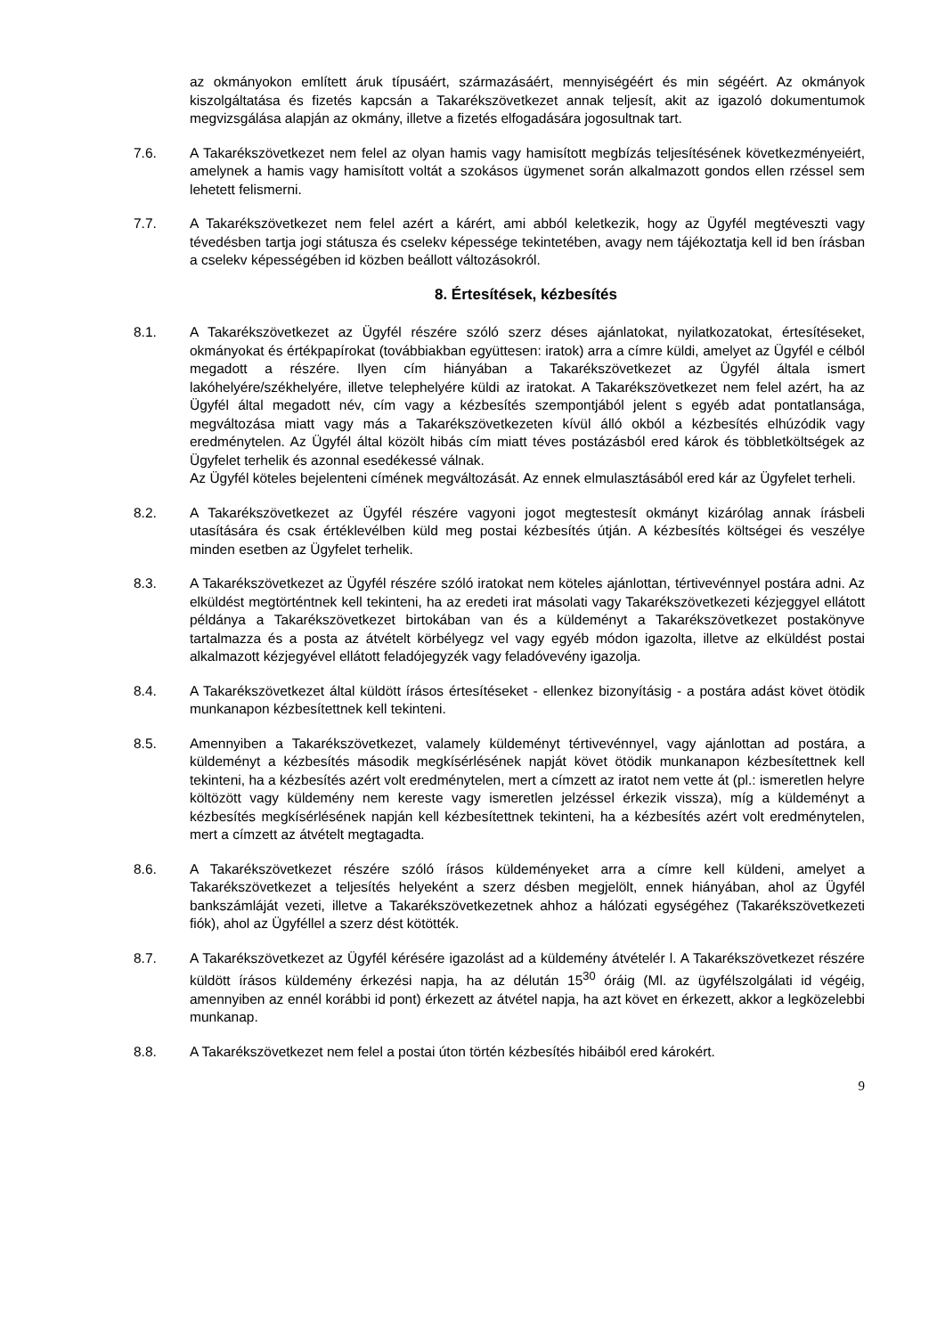az okmányokon említett áruk típusáért, származásáért, mennyiségéért és min ségéért. Az okmányok kiszolgáltatása és fizetés kapcsán a Takarékszövetkezet annak teljesít, akit az igazoló dokumentumok megvizsgálása alapján az okmány, illetve a fizetés elfogadására jogosultnak tart.
7.6. A Takarékszövetkezet nem felel az olyan hamis vagy hamisított megbízás teljesítésének következményeiért, amelynek a hamis vagy hamisított voltát a szokásos ügymenet során alkalmazott gondos ellen rzéssel sem lehetett felismerni.
7.7. A Takarékszövetkezet nem felel azért a kárért, ami abból keletkezik, hogy az Ügyfél megtéveszti vagy tévedésben tartja jogi státusza és cselekv képessége tekintetében, avagy nem tájékoztatja kell id ben írásban a cselekv képességében id közben beállott változásokról.
8. Értesítések, kézbesítés
8.1. A Takarékszövetkezet az Ügyfél részére szóló szerz déses ajánlatokat, nyilatkozatokat, értesítéseket, okmányokat és értékpapírokat (továbbiakban együttesen: iratok) arra a címre küldi, amelyet az Ügyfél e célból megadott a részére. Ilyen cím hiányában a Takarékszövetkezet az Ügyfél általa ismert lakóhelyére/székhelyére, illetve telephelyére küldi az iratokat. A Takarékszövetkezet nem felel azért, ha az Ügyfél által megadott név, cím vagy a kézbesítés szempontjából jelent s egyéb adat pontatlansága, megváltozása miatt vagy más a Takarékszövetkezeten kívül álló okból a kézbesítés elhúzódik vagy eredménytelen. Az Ügyfél által közölt hibás cím miatt téves postázásból ered károk és többletköltségek az Ügyfelet terhelik és azonnal esedékessé válnak.
Az Ügyfél köteles bejelenteni címének megváltozását. Az ennek elmulasztásából ered kár az Ügyfelet terheli.
8.2. A Takarékszövetkezet az Ügyfél részére vagyoni jogot megtestesít okmányt kizárólag annak írásbeli utasítására és csak értéklevélben küld meg postai kézbesítés útján. A kézbesítés költségei és veszélye minden esetben az Ügyfelet terhelik.
8.3. A Takarékszövetkezet az Ügyfél részére szóló iratokat nem köteles ajánlottan, tértivevénnyel postára adni. Az elküldést megtörténtnek kell tekinteni, ha az eredeti irat másolati vagy Takarékszövetkezeti kézjeggyel ellátott példánya a Takarékszövetkezet birtokában van és a küldeményt a Takarékszövetkezet postakönyve tartalmazza és a posta az átvételt körbélyegz vel vagy egyéb módon igazolta, illetve az elküldést postai alkalmazott kézjegyével ellátott feladójegyzék vagy feladóvevény igazolja.
8.4. A Takarékszövetkezet által küldött írásos értesítéseket - ellenkez bizonyításig - a postára adást követ ötödik munkanapon kézbesítettnek kell tekinteni.
8.5. Amennyiben a Takarékszövetkezet, valamely küldeményt tértivevénnyel, vagy ajánlottan ad postára, a küldeményt a kézbesítés második megkísérlésének napját követ ötödik munkanapon kézbesítettnek kell tekinteni, ha a kézbesítés azért volt eredménytelen, mert a címzett az iratot nem vette át (pl.: ismeretlen helyre költözött vagy küldemény nem kereste vagy ismeretlen jelzéssel érkezik vissza), míg a küldeményt a kézbesítés megkísérlésének napján kell kézbesítettnek tekinteni, ha a kézbesítés azért volt eredménytelen, mert a címzett az átvételt megtagadta.
8.6. A Takarékszövetkezet részére szóló írásos küldeményeket arra a címre kell küldeni, amelyet a Takarékszövetkezet a teljesítés helyeként a szerz désben megjelölt, ennek hiányában, ahol az Ügyfél bankszámláját vezeti, illetve a Takarékszövetkezetnek ahhoz a hálózati egységéhez (Takarékszövetkezeti fiók), ahol az Ügyféllel a szerz dést kötötték.
8.7. A Takarékszövetkezet az Ügyfél kérésére igazolást ad a küldemény átvételér l. A Takarékszövetkezet részére küldött írásos küldemény érkezési napja, ha az délután 15<sup>30</sup> óráig (Ml. az ügyfélszolgálati id végéig, amennyiben az ennél korábbi id pont) érkezett az átvétel napja, ha azt követ en érkezett, akkor a legközelebbi munkanap.
8.8. A Takarékszövetkezet nem felel a postai úton történ kézbesítés hibáiból ered károkért.
9